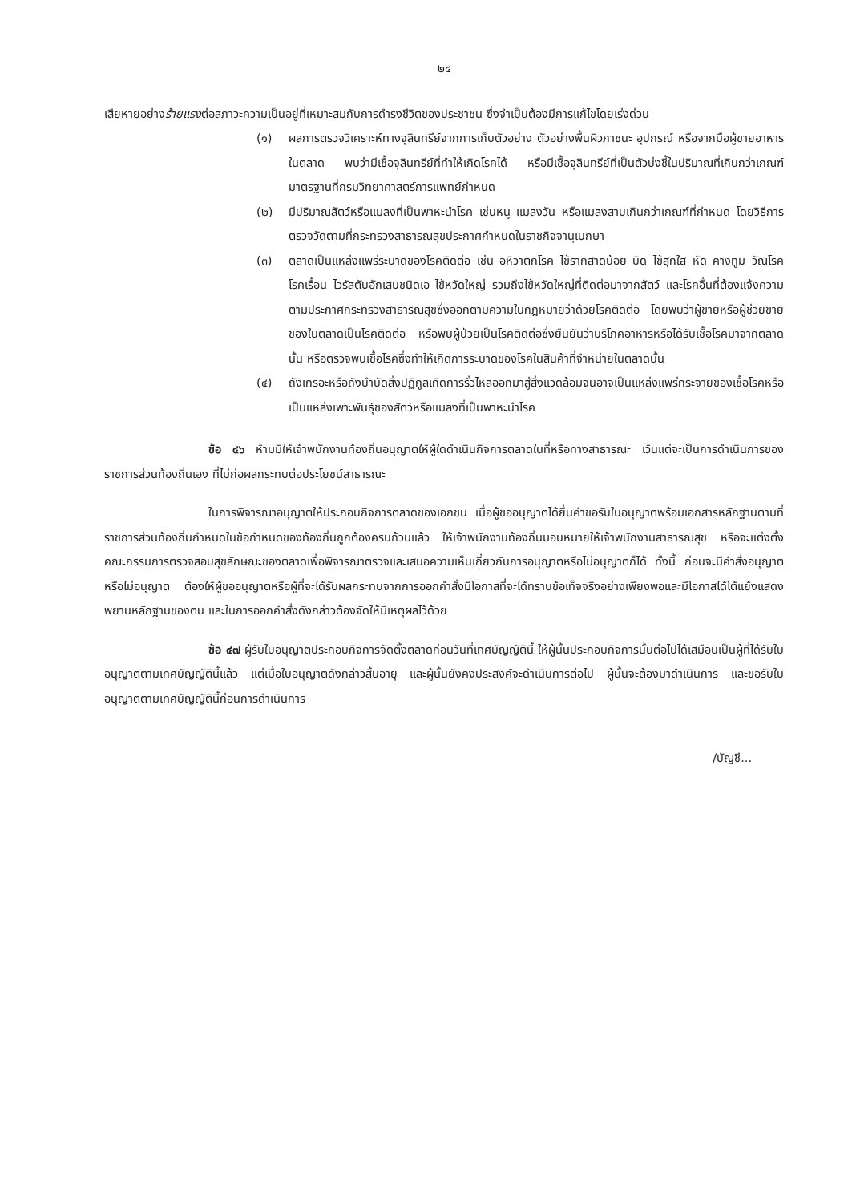๒๔
เสียหายอย่างร้ายแรงต่อสภาวะความเป็นอยู่ที่เหมาะสมกับการดำรงชีวิตของประชาชน ซึ่งจำเป็นต้องมีการแก้ไขโดยเร่งด่วน
(๑) ผลการตรวจวิเคราะห์ทางจุลินทรีย์จากการเก็บตัวอย่าง ตัวอย่างพื้นผิวภาชนะ อุปกรณ์ หรือจากมือผู้ขายอาหารในตลาด พบว่ามีเชื้อจุลินทรีย์ที่ทำให้เกิดโรคได้ หรือมีเชื้อจุลินทรีย์ที่เป็นตัวบ่งชี้ในปริมาณที่เกินกว่าเกณฑ์มาตรฐานที่กรมวิทยาศาสตร์การแพทย์กำหนด
(๒) มีปริมาณสัตว์หรือแมลงที่เป็นพาหะนำโรค เช่นหนู แมลงวัน หรือแมลงสาบเกินกว่าเกณฑ์ที่กำหนด โดยวิธีการตรวจวัดตามที่กระทรวงสาธารณสุขประกาศกำหนดในราชกิจจานุเบกษา
(๓) ตลาดเป็นแหล่งแพร่ระบาดของโรคติดต่อ เช่น อหิวาตกโรค ไข้รากสาดน้อย บิด ไข้สุกใส หัด คางทูม วัณโรค โรคเรื้อน ไวรัสตับอักเสบชนิดเอ ไข้หวัดใหญ่ รวมถึงไข้หวัดใหญ่ที่ติดต่อมาจากสัตว์ และโรคอื่นที่ต้องแจ้งความตามประกาศกระทรวงสาธารณสุขซึ่งออกตามความในกฎหมายว่าด้วยโรคติดต่อ โดยพบว่าผู้ขายหรือผู้ช่วยขายของในตลาดเป็นโรคติดต่อ หรือพบผู้ป่วยเป็นโรคติดต่อซึ่งยืนยันว่าบริโภคอาหารหรือได้รับเชื้อโรคมาจากตลาดนั้น หรือตรวจพบเชื้อโรคซึ่งทำให้เกิดการระบาดของโรคในสินค้าที่จำหน่ายในตลาดนั้น
(๔) ถังเกรอะหรือถังบำบัดสิ่งปฏิกูลเกิดการรั่วไหลออกมาสู่สิ่งแวดล้อมจนอาจเป็นแหล่งแพร่กระจายของเชื้อโรคหรือเป็นแหล่งเพาะพันธุ์ของสัตว์หรือแมลงที่เป็นพาหะนำโรค
ข้อ ๔๖ ห้ามมิให้เจ้าพนักงานท้องถิ่นอนุญาตให้ผู้ใดดำเนินกิจการตลาดในที่หรือทางสาธารณะ เว้นแต่จะเป็นการดำเนินการของราชการส่วนท้องถิ่นเอง ที่ไม่ก่อผลกระทบต่อประโยชน์สาธารณะ
ในการพิจารณาอนุญาตให้ประกอบกิจการตลาดของเอกชน เมื่อผู้ขออนุญาตได้ยื่นคำขอรับใบอนุญาตพร้อมเอกสารหลักฐานตามที่ราชการส่วนท้องถิ่นกำหนดในข้อกำหนดของท้องถิ่นถูกต้องครบถ้วนแล้ว ให้เจ้าพนักงานท้องถิ่นมอบหมายให้เจ้าพนักงานสาธารณสุข หรือจะแต่งตั้งคณะกรรมการตรวจสอบสุขลักษณะของตลาดเพื่อพิจารณาตรวจและเสนอความเห็นเกี่ยวกับการอนุญาตหรือไม่อนุญาตก็ได้ ทั้งนี้ ก่อนจะมีคำสั่งอนุญาตหรือไม่อนุญาต ต้องให้ผู้ขออนุญาตหรือผู้ที่จะได้รับผลกระทบจากการออกคำสั่งมีโอกาสที่จะได้ทราบข้อเท็จจริงอย่างเพียงพอและมีโอกาสได้โต้แย้งแสดงพยานหลักฐานของตน และในการออกคำสั่งดังกล่าวต้องจัดให้มีเหตุผลไว้ด้วย
ข้อ ๔๗ ผู้รับใบอนุญาตประกอบกิจการจัดตั้งตลาดก่อนวันที่เทศบัญญัตินี้ ให้ผู้นั้นประกอบกิจการนั้นต่อไปได้เสมือนเป็นผู้ที่ได้รับใบอนุญาตตามเทศบัญญัตินี้แล้ว แต่เมื่อใบอนุญาตดังกล่าวสิ้นอายุ และผู้นั้นยังคงประสงค์จะดำเนินการต่อไป ผู้นั้นจะต้องมาดำเนินการ และขอรับใบอนุญาตตามเทศบัญญัตินี้ก่อนการดำเนินการ
/บัญชี...